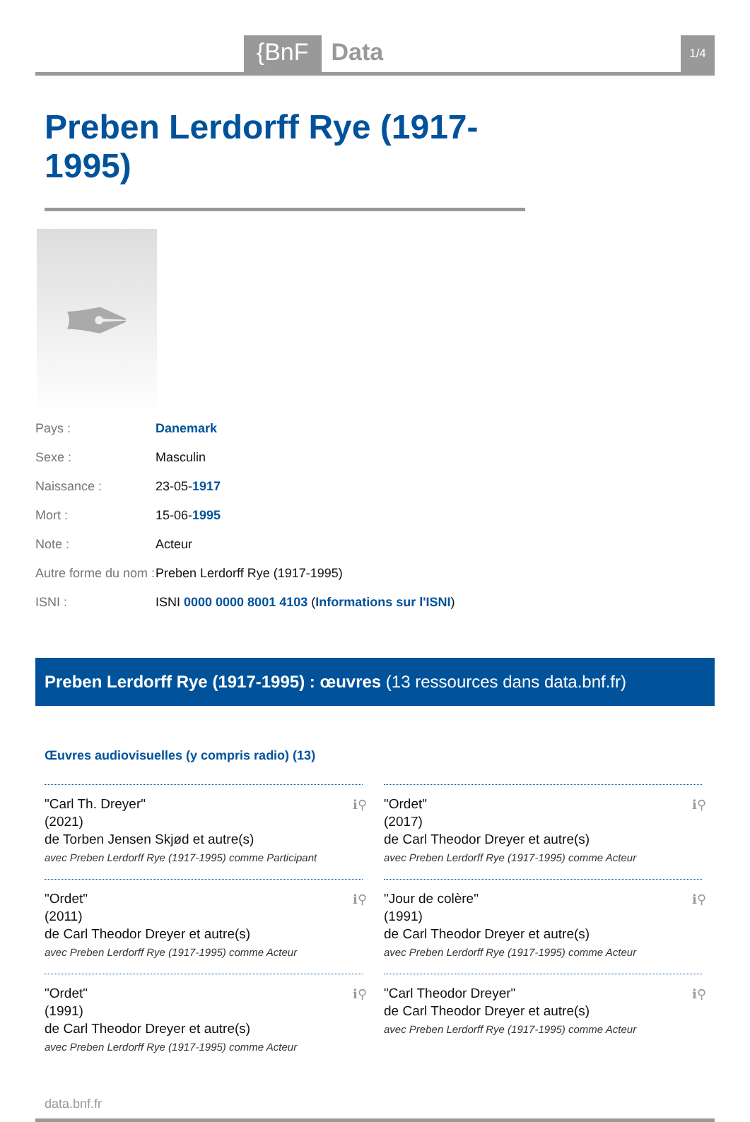{BnF Data
1/4
Preben Lerdorff Rye (1917-1995)
✒
| Pays : | Danemark |
| Sexe : | Masculin |
| Naissance : | 23-05- 1917 |
| Mort : | 15-06- 1995 |
| Note : | Acteur |
| Autre forme du nom : | Preben Lerdorff Rye (1917-1995) |
| ISNI : | ISNI 0000 0000 8001 4103 ( Informations sur l'ISNI ) |
Preben Lerdorff Rye (1917-1995) : œuvres (13 ressources dans data.bnf.fr)
Œuvres audiovisuelles (y compris radio) (13)
ℹ⚲ "Carl Th. Dreyer"
(2021)
de Torben Jensen Skjød et autre(s)
avec Preben Lerdorff Rye (1917-1995) comme Participant
ℹ⚲ "Ordet"
(2017)
de Carl Theodor Dreyer et autre(s)
avec Preben Lerdorff Rye (1917-1995) comme Acteur
ℹ⚲ "Ordet"
(2011)
de Carl Theodor Dreyer et autre(s)
avec Preben Lerdorff Rye (1917-1995) comme Acteur
ℹ⚲ "Jour de colère"
(1991)
de Carl Theodor Dreyer et autre(s)
avec Preben Lerdorff Rye (1917-1995) comme Acteur
ℹ⚲ "Ordet"
(1991)
de Carl Theodor Dreyer et autre(s)
avec Preben Lerdorff Rye (1917-1995) comme Acteur
ℹ⚲ "Carl Theodor Dreyer"
de Carl Theodor Dreyer et autre(s)
avec Preben Lerdorff Rye (1917-1995) comme Acteur
data.bnf.fr